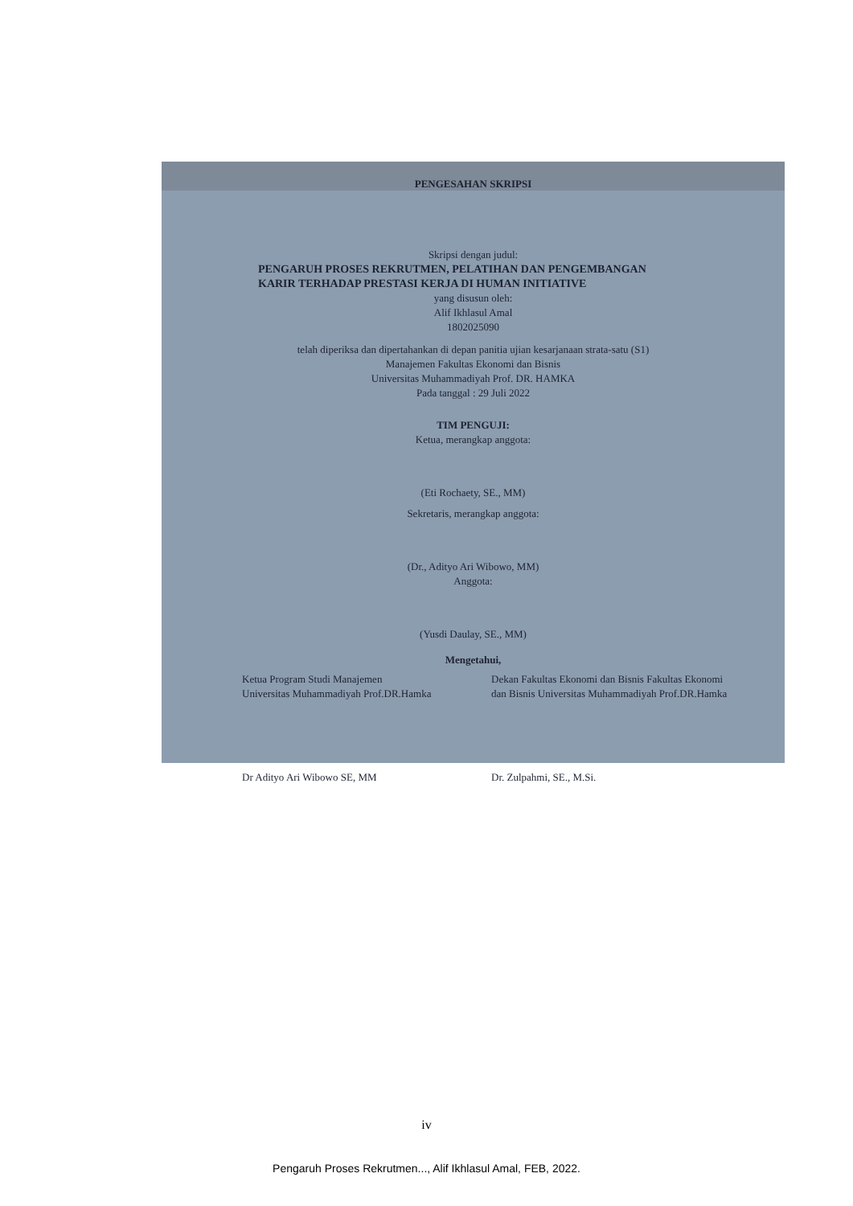PENGESAHAN SKRIPSI
Skripsi dengan judul:
PENGARUH PROSES REKRUTMEN, PELATIHAN DAN PENGEMBANGAN
KARIR TERHADAP PRESTASI KERJA DI HUMAN INITIATIVE
yang disusun oleh:
Alif Ikhlasul Amal
1802025090
telah diperiksa dan dipertahankan di depan panitia ujian kesarjanaan strata-satu (S1)
Manajemen Fakultas Ekonomi dan Bisnis
Universitas Muhammadiyah Prof. DR. HAMKA
Pada tanggal : 29 Juli 2022
TIM PENGUJI:
Ketua, merangkap anggota:
(Eti Rochaety, SE., MM)
Sekretaris, merangkap anggota:
(Dr., Adityo Ari Wibowo, MM)
Anggota:
(Yusdi Daulay, SE., MM)
Mengetahui,
Ketua Program Studi Manajemen
Universitas Muhammadiyah Prof.DR.Hamka
Dekan Fakultas Ekonomi dan Bisnis Fakultas Ekonomi dan Bisnis Universitas Muhammadiyah Prof.DR.Hamka
Dr Adityo Ari Wibowo SE, MM Dr. Zulpahmi, SE., M.Si.
iv
Pengaruh Proses Rekrutmen..., Alif Ikhlasul Amal, FEB, 2022.